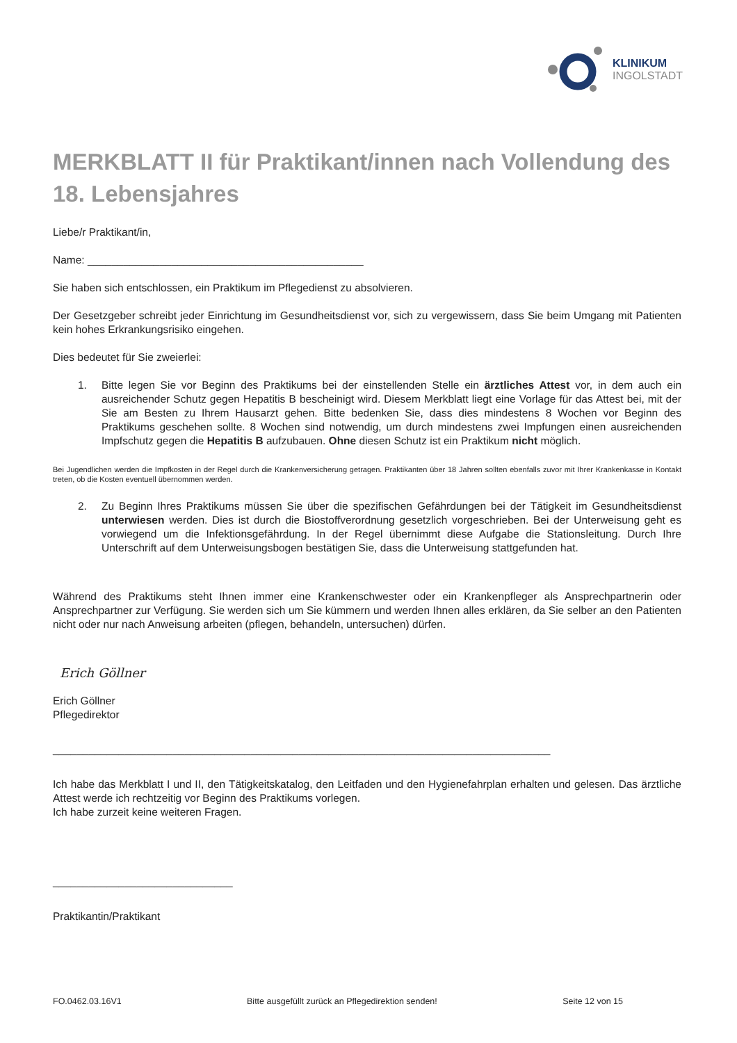KLINIKUM
INGOLSTADT
MERKBLATT II für Praktikant/innen nach Vollendung des 18. Lebensjahres
Liebe/r Praktikant/in,
Name: ______________________________________________
Sie haben sich entschlossen, ein Praktikum im Pflegedienst zu absolvieren.
Der Gesetzgeber schreibt jeder Einrichtung im Gesundheitsdienst vor, sich zu vergewissern, dass Sie beim Umgang mit Patienten kein hohes Erkrankungsrisiko eingehen.
Dies bedeutet für Sie zweierlei:
1. Bitte legen Sie vor Beginn des Praktikums bei der einstellenden Stelle ein ärztliches Attest vor, in dem auch ein ausreichender Schutz gegen Hepatitis B bescheinigt wird. Diesem Merkblatt liegt eine Vorlage für das Attest bei, mit der Sie am Besten zu Ihrem Hausarzt gehen. Bitte bedenken Sie, dass dies mindestens 8 Wochen vor Beginn des Praktikums geschehen sollte. 8 Wochen sind notwendig, um durch mindestens zwei Impfungen einen ausreichenden Impfschutz gegen die Hepatitis B aufzubauen. Ohne diesen Schutz ist ein Praktikum nicht möglich.
Bei Jugendlichen werden die Impfkosten in der Regel durch die Krankenversicherung getragen. Praktikanten über 18 Jahren sollten ebenfalls zuvor mit Ihrer Krankenkasse in Kontakt treten, ob die Kosten eventuell übernommen werden.
2. Zu Beginn Ihres Praktikums müssen Sie über die spezifischen Gefährdungen bei der Tätigkeit im Gesundheitsdienst unterwiesen werden. Dies ist durch die Biostoffverordnung gesetzlich vorgeschrieben. Bei der Unterweisung geht es vorwiegend um die Infektionsgefährdung. In der Regel übernimmt diese Aufgabe die Stationsleitung. Durch Ihre Unterschrift auf dem Unterweisungsbogen bestätigen Sie, dass die Unterweisung stattgefunden hat.
Während des Praktikums steht Ihnen immer eine Krankenschwester oder ein Krankenpfleger als Ansprechpartnerin oder Ansprechpartner zur Verfügung. Sie werden sich um Sie kümmern und werden Ihnen alles erklären, da Sie selber an den Patienten nicht oder nur nach Anweisung arbeiten (pflegen, behandeln, untersuchen) dürfen.
Erich Göllner
Erich Göllner
Pflegedirektor
___________________________________________________________________________________
Ich habe das Merkblatt I und II, den Tätigkeitskatalog, den Leitfaden und den Hygienefahrplan erhalten und gelesen. Das ärztliche Attest werde ich rechtzeitig vor Beginn des Praktikums vorlegen.
Ich habe zurzeit keine weiteren Fragen.
______________________________
Praktikantin/Praktikant
FO.0462.03.16V1 Bitte ausgefüllt zurück an Pflegedirektion senden! Seite 12 von 15